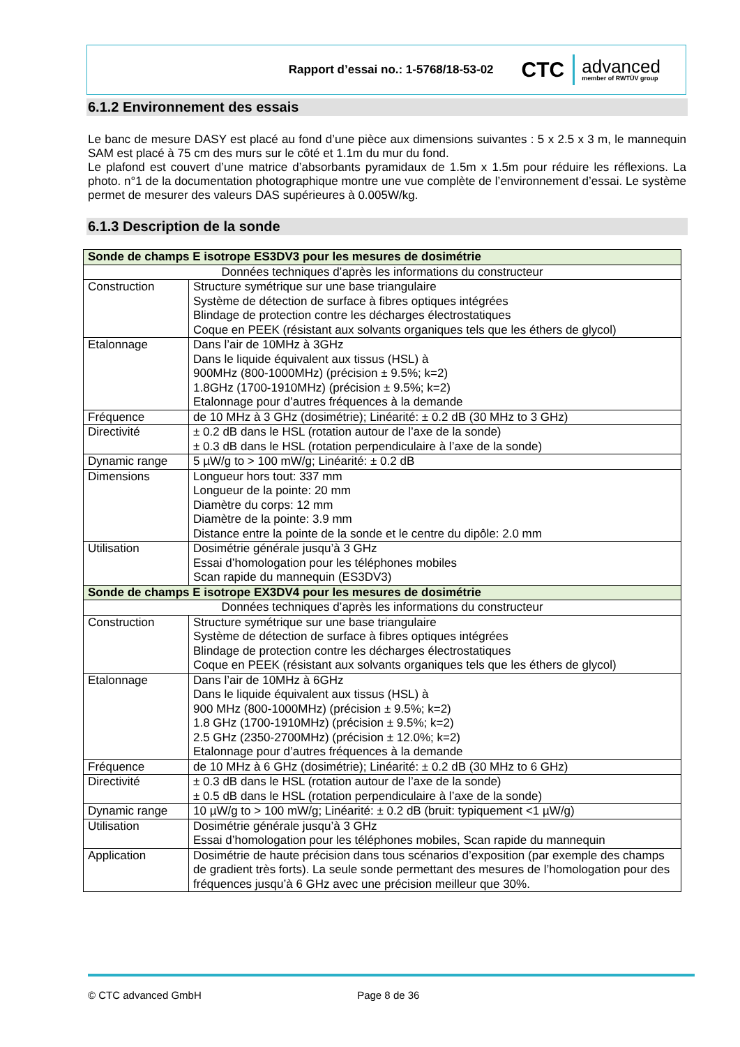Rapport d’essai no.: 1-5768/18-53-02
CTC
advanced
member of RWTÜV group
6.1.2 Environnement des essais
Le banc de mesure DASY est placé au fond d’une pièce aux dimensions suivantes : 5 x 2.5 x 3 m, le mannequin SAM est placé à 75 cm des murs sur le côté et 1.1m du mur du fond.
Le plafond est couvert d’une matrice d’absorbants pyramidaux de 1.5m x 1.5m pour réduire les réflexions. La photo. n°1 de la documentation photographique montre une vue complète de l’environnement d’essai. Le système permet de mesurer des valeurs DAS supérieures à 0.005W/kg.
6.1.3 Description de la sonde
| Sonde de champs E isotrope ES3DV3 pour les mesures de dosimétrie | |
| Données techniques d’après les informations du constructeur | |
| Construction | Structure symétrique sur une base triangulaire Système de détection de surface à fibres optiques intégrées Blindage de protection contre les décharges électrostatiques Coque en PEEK (résistant aux solvants organiques tels que les éthers de glycol) |
| Etalonnage | Dans l’air de 10MHz à 3GHz Dans le liquide équivalent aux tissus (HSL) à 900MHz (800-1000MHz) (précision ± 9.5%; k=2) 1.8GHz (1700-1910MHz) (précision ± 9.5%; k=2) Etalonnage pour d’autres fréquences à la demande |
| Fréquence | de 10 MHz à 3 GHz (dosimétrie); Linéarité: ± 0.2 dB (30 MHz to 3 GHz) |
| Directivité | ± 0.2 dB dans le HSL (rotation autour de l’axe de la sonde) ± 0.3 dB dans le HSL (rotation perpendiculaire à l’axe de la sonde) |
| Dynamic range | 5 µW/g to > 100 mW/g; Linéarité: ± 0.2 dB |
| Dimensions | Longueur hors tout: 337 mm Longueur de la pointe: 20 mm Diamètre du corps: 12 mm Diamètre de la pointe: 3.9 mm Distance entre la pointe de la sonde et le centre du dipôle: 2.0 mm |
| Utilisation | Dosimétrie générale jusqu’à 3 GHz Essai d’homologation pour les téléphones mobiles Scan rapide du mannequin (ES3DV3) |
| Sonde de champs E isotrope EX3DV4 pour les mesures de dosimétrie | |
| Données techniques d’après les informations du constructeur | |
| Construction | Structure symétrique sur une base triangulaire Système de détection de surface à fibres optiques intégrées Blindage de protection contre les décharges électrostatiques Coque en PEEK (résistant aux solvants organiques tels que les éthers de glycol) |
| Etalonnage | Dans l’air de 10MHz à 6GHz Dans le liquide équivalent aux tissus (HSL) à 900 MHz (800-1000MHz) (précision ± 9.5%; k=2) 1.8 GHz (1700-1910MHz) (précision ± 9.5%; k=2) 2.5 GHz (2350-2700MHz) (précision ± 12.0%; k=2) Etalonnage pour d’autres fréquences à la demande |
| Fréquence | de 10 MHz à 6 GHz (dosimétrie); Linéarité: ± 0.2 dB (30 MHz to 6 GHz) |
| Directivité | ± 0.3 dB dans le HSL (rotation autour de l’axe de la sonde) ± 0.5 dB dans le HSL (rotation perpendiculaire à l’axe de la sonde) |
| Dynamic range | 10 µW/g to > 100 mW/g; Linéarité: ± 0.2 dB (bruit: typiquement <1 µW/g) |
| Utilisation | Dosimétrie générale jusqu’à 3 GHz Essai d’homologation pour les téléphones mobiles, Scan rapide du mannequin |
| Application | Dosimétrie de haute précision dans tous scénarios d’exposition (par exemple des champs de gradient très forts). La seule sonde permettant des mesures de l’homologation pour des fréquences jusqu’à 6 GHz avec une précision meilleur que 30%. |
© CTC advanced GmbH Page 8 de 36